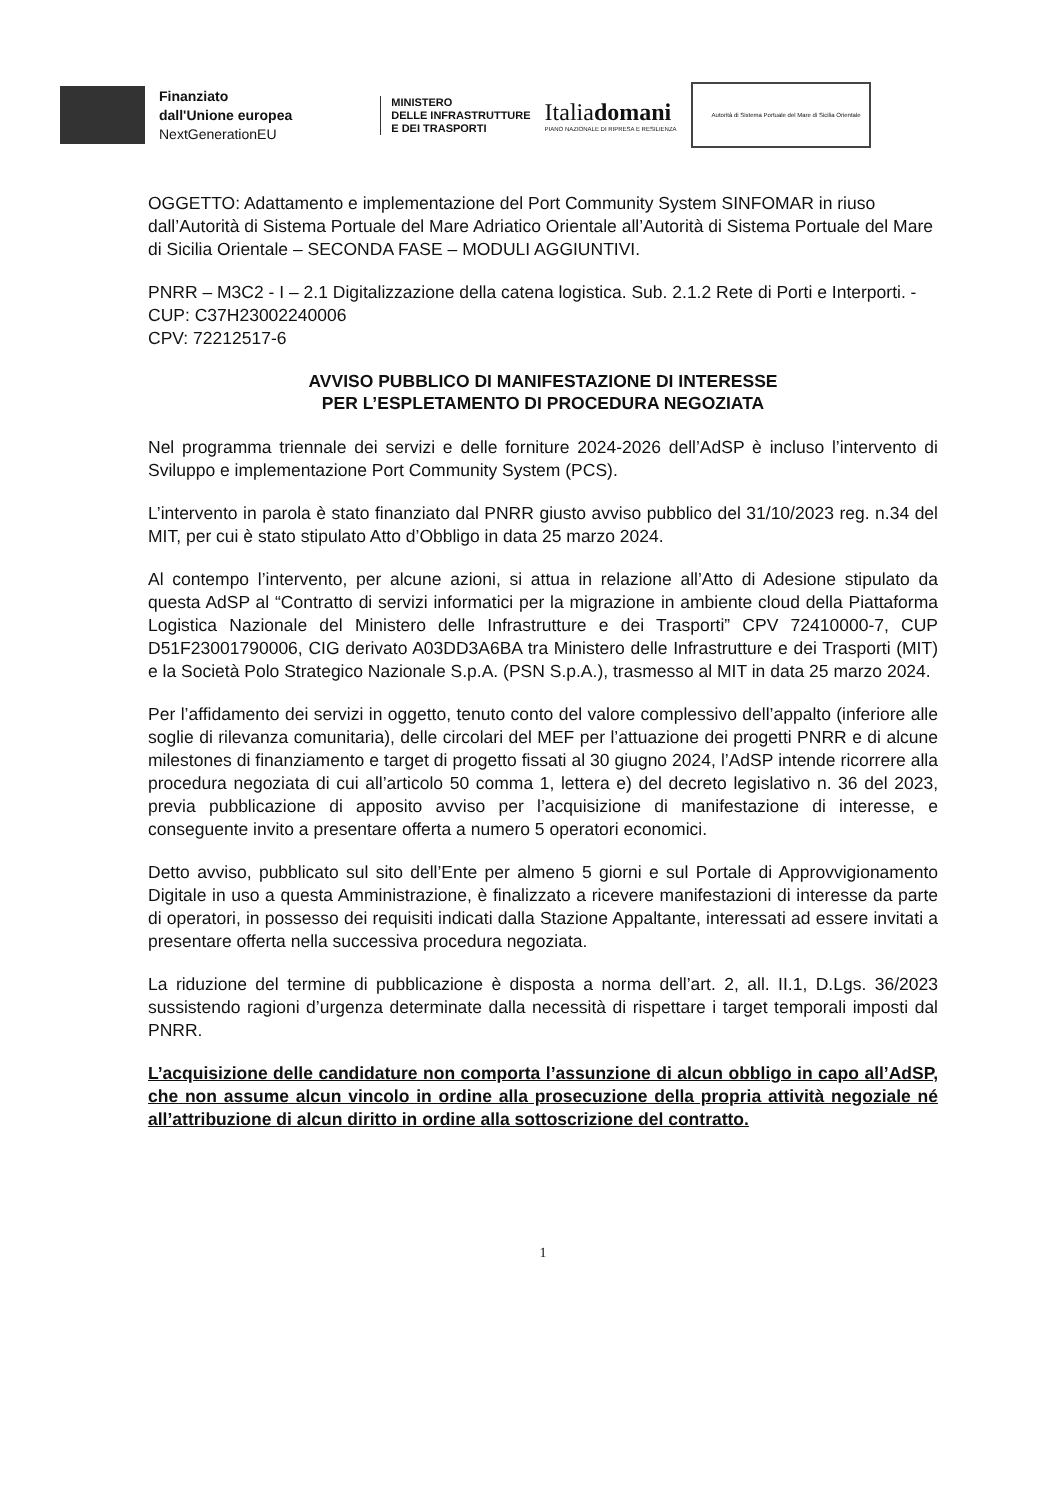Finanziato
dall'Unione europea
NextGenerationEU
MINISTERO
DELLE INFRASTRUTTURE
E DEI TRASPORTI
Italiadomani
PIANO NAZIONALE DI RIPRESA E RESILIENZA
Autorità di Sistema Portuale del Mare di Sicilia Orientale
OGGETTO: Adattamento e implementazione del Port Community System SINFOMAR in riuso dall’Autorità di Sistema Portuale del Mare Adriatico Orientale all’Autorità di Sistema Portuale del Mare di Sicilia Orientale – SECONDA FASE – MODULI AGGIUNTIVI.
PNRR – M3C2 - I – 2.1 Digitalizzazione della catena logistica. Sub. 2.1.2 Rete di Porti e Interporti. - CUP: C37H23002240006
CPV: 72212517-6
AVVISO PUBBLICO DI MANIFESTAZIONE DI INTERESSE
PER L’ESPLETAMENTO DI PROCEDURA NEGOZIATA
Nel programma triennale dei servizi e delle forniture 2024-2026 dell’AdSP è incluso l’intervento di Sviluppo e implementazione Port Community System (PCS).
L’intervento in parola è stato finanziato dal PNRR giusto avviso pubblico del 31/10/2023 reg. n.34 del MIT, per cui è stato stipulato Atto d’Obbligo in data 25 marzo 2024.
Al contempo l’intervento, per alcune azioni, si attua in relazione all’Atto di Adesione stipulato da questa AdSP al “Contratto di servizi informatici per la migrazione in ambiente cloud della Piattaforma Logistica Nazionale del Ministero delle Infrastrutture e dei Trasporti” CPV 72410000-7, CUP D51F23001790006, CIG derivato A03DD3A6BA tra Ministero delle Infrastrutture e dei Trasporti (MIT) e la Società Polo Strategico Nazionale S.p.A. (PSN S.p.A.), trasmesso al MIT in data 25 marzo 2024.
Per l’affidamento dei servizi in oggetto, tenuto conto del valore complessivo dell’appalto (inferiore alle soglie di rilevanza comunitaria), delle circolari del MEF per l’attuazione dei progetti PNRR e di alcune milestones di finanziamento e target di progetto fissati al 30 giugno 2024, l’AdSP intende ricorrere alla procedura negoziata di cui all’articolo 50 comma 1, lettera e) del decreto legislativo n. 36 del 2023, previa pubblicazione di apposito avviso per l’acquisizione di manifestazione di interesse, e conseguente invito a presentare offerta a numero 5 operatori economici.
Detto avviso, pubblicato sul sito dell’Ente per almeno 5 giorni e sul Portale di Approvvigionamento Digitale in uso a questa Amministrazione, è finalizzato a ricevere manifestazioni di interesse da parte di operatori, in possesso dei requisiti indicati dalla Stazione Appaltante, interessati ad essere invitati a presentare offerta nella successiva procedura negoziata.
La riduzione del termine di pubblicazione è disposta a norma dell’art. 2, all. II.1, D.Lgs. 36/2023 sussistendo ragioni d’urgenza determinate dalla necessità di rispettare i target temporali imposti dal PNRR.
L’acquisizione delle candidature non comporta l’assunzione di alcun obbligo in capo all’AdSP, che non assume alcun vincolo in ordine alla prosecuzione della propria attività negoziale né all’attribuzione di alcun diritto in ordine alla sottoscrizione del contratto.
1